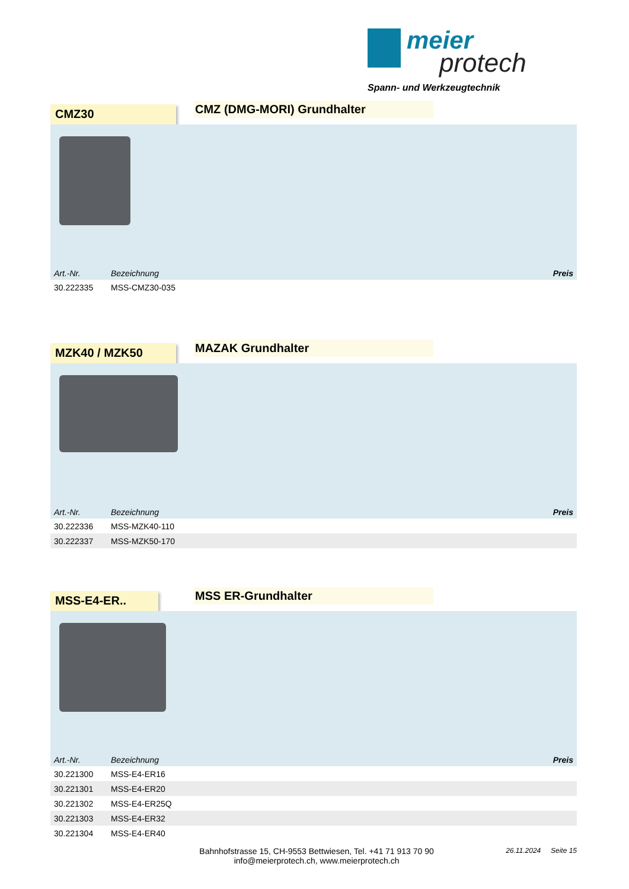meier
protech
Spann- und Werkzeugtechnik
CMZ30
CMZ (DMG-MORI) Grundhalter
| Art.-Nr. | Bezeichnung | Preis |
| --- | --- | --- |
| 30.222335 | MSS-CMZ30-035 | |
MZK40 / MZK50
MAZAK Grundhalter
| Art.-Nr. | Bezeichnung | Preis |
| --- | --- | --- |
| 30.222336 | MSS-MZK40-110 | |
| 30.222337 | MSS-MZK50-170 | |
MSS-E4-ER..
MSS ER-Grundhalter
| Art.-Nr. | Bezeichnung | Preis |
| --- | --- | --- |
| 30.221300 | MSS-E4-ER16 | |
| 30.221301 | MSS-E4-ER20 | |
| 30.221302 | MSS-E4-ER25Q | |
| 30.221303 | MSS-E4-ER32 | |
| 30.221304 | MSS-E4-ER40 | |
Bahnhofstrasse 15, CH-9553 Bettwiesen, Tel. +41 71 913 70 90
info@meierprotech.ch, www.meierprotech.ch
26.11.2024 Seite 15